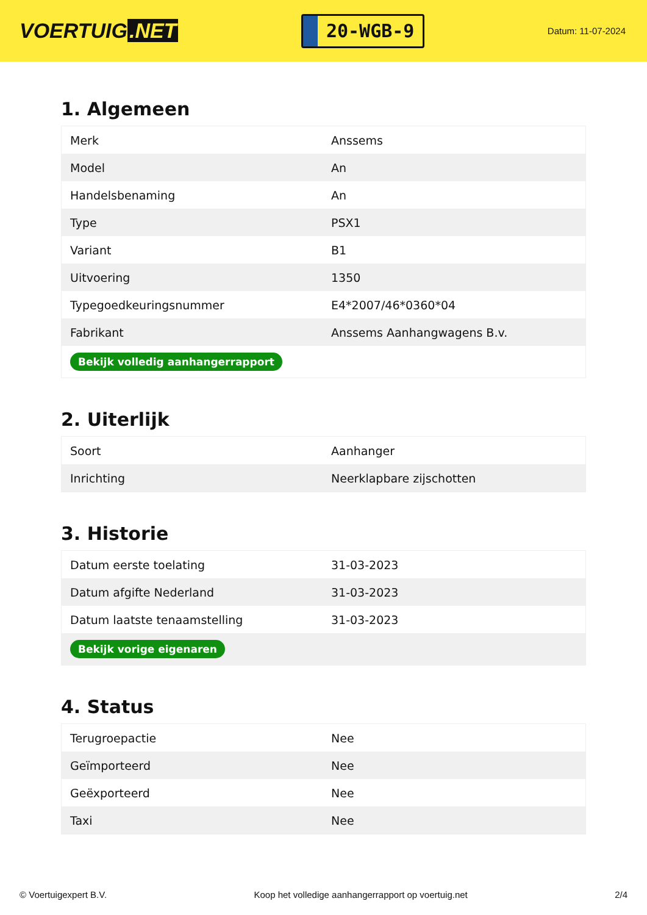VOERTUIG.NET
20-WGB-9
Datum: 11-07-2024
1. Algemeen
| Merk | Anssems |
| Model | An |
| Handelsbenaming | An |
| Type | PSX1 |
| Variant | B1 |
| Uitvoering | 1350 |
| Typegoedkeuringsnummer | E4*2007/46*0360*04 |
| Fabrikant | Anssems Aanhangwagens B.v. |
| Bekijk volledig aanhangerrapport | |
2. Uiterlijk
| Soort | Aanhanger |
| Inrichting | Neerklapbare zijschotten |
3. Historie
| Datum eerste toelating | 31-03-2023 |
| Datum afgifte Nederland | 31-03-2023 |
| Datum laatste tenaamstelling | 31-03-2023 |
| Bekijk vorige eigenaren | |
4. Status
| Terugroepactie | Nee |
| Geïmporteerd | Nee |
| Geëxporteerd | Nee |
| Taxi | Nee |
© Voertuigexpert B.V. Koop het volledige aanhangerrapport op voertuig.net 2/4